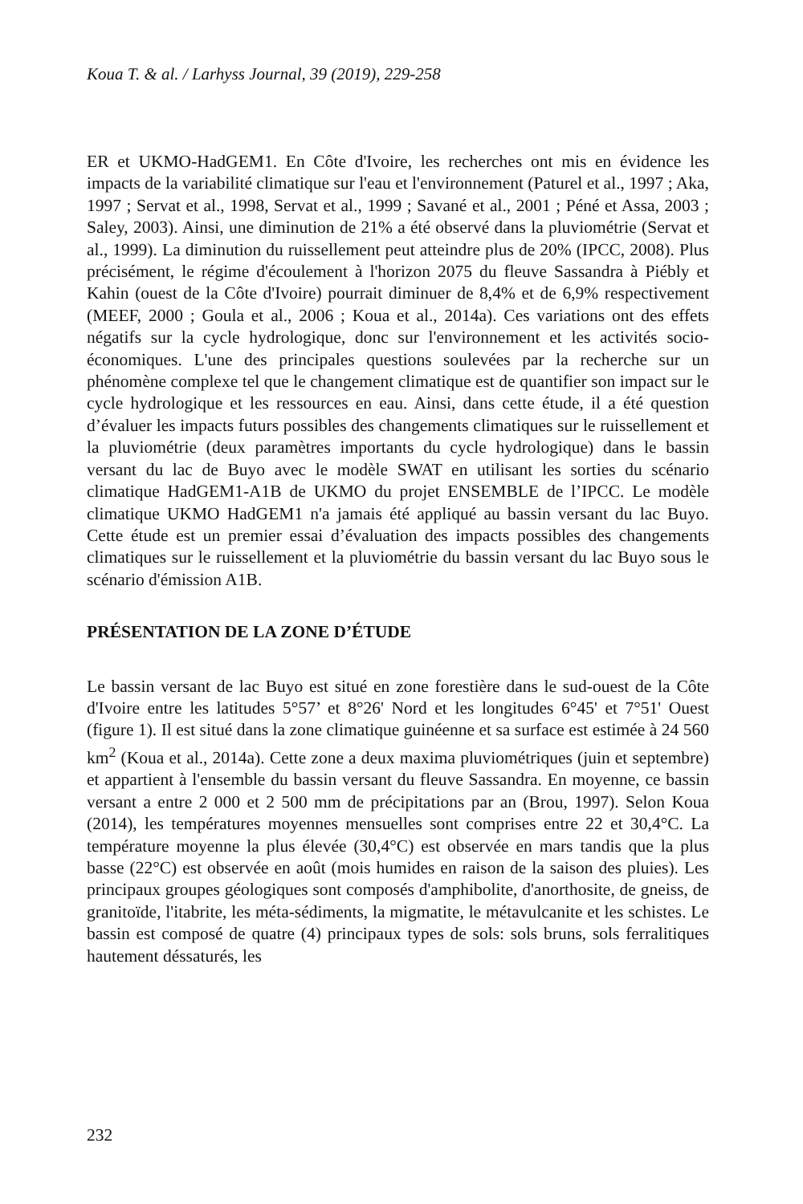Koua T. & al. / Larhyss Journal, 39 (2019), 229-258
ER et UKMO-HadGEM1. En Côte d'Ivoire, les recherches ont mis en évidence les impacts de la variabilité climatique sur l'eau et l'environnement (Paturel et al., 1997 ; Aka, 1997 ; Servat et al., 1998, Servat et al., 1999 ; Savané et al., 2001 ; Péné et Assa, 2003 ; Saley, 2003). Ainsi, une diminution de 21% a été observé dans la pluviométrie (Servat et al., 1999). La diminution du ruissellement peut atteindre plus de 20% (IPCC, 2008). Plus précisément, le régime d'écoulement à l'horizon 2075 du fleuve Sassandra à Piébly et Kahin (ouest de la Côte d'Ivoire) pourrait diminuer de 8,4% et de 6,9% respectivement (MEEF, 2000 ; Goula et al., 2006 ; Koua et al., 2014a). Ces variations ont des effets négatifs sur la cycle hydrologique, donc sur l'environnement et les activités socio-économiques. L'une des principales questions soulevées par la recherche sur un phénomène complexe tel que le changement climatique est de quantifier son impact sur le cycle hydrologique et les ressources en eau. Ainsi, dans cette étude, il a été question d’évaluer les impacts futurs possibles des changements climatiques sur le ruissellement et la pluviométrie (deux paramètres importants du cycle hydrologique) dans le bassin versant du lac de Buyo avec le modèle SWAT en utilisant les sorties du scénario climatique HadGEM1-A1B de UKMO du projet ENSEMBLE de l’IPCC. Le modèle climatique UKMO HadGEM1 n'a jamais été appliqué au bassin versant du lac Buyo. Cette étude est un premier essai d’évaluation des impacts possibles des changements climatiques sur le ruissellement et la pluviométrie du bassin versant du lac Buyo sous le scénario d'émission A1B.
PRÉSENTATION DE LA ZONE D’ÉTUDE
Le bassin versant de lac Buyo est situé en zone forestière dans le sud-ouest de la Côte d'Ivoire entre les latitudes 5°57’ et 8°26' Nord et les longitudes 6°45' et 7°51' Ouest (figure 1). Il est situé dans la zone climatique guinéenne et sa surface est estimée à 24 560 km<sup>2</sup> (Koua et al., 2014a). Cette zone a deux maxima pluviométriques (juin et septembre) et appartient à l'ensemble du bassin versant du fleuve Sassandra. En moyenne, ce bassin versant a entre 2 000 et 2 500 mm de précipitations par an (Brou, 1997). Selon Koua (2014), les températures moyennes mensuelles sont comprises entre 22 et 30,4°C. La température moyenne la plus élevée (30,4°C) est observée en mars tandis que la plus basse (22°C) est observée en août (mois humides en raison de la saison des pluies). Les principaux groupes géologiques sont composés d'amphibolite, d'anorthosite, de gneiss, de granitoïde, l'itabrite, les méta-sédiments, la migmatite, le métavulcanite et les schistes. Le bassin est composé de quatre (4) principaux types de sols: sols bruns, sols ferralitiques hautement déssaturés, les
232